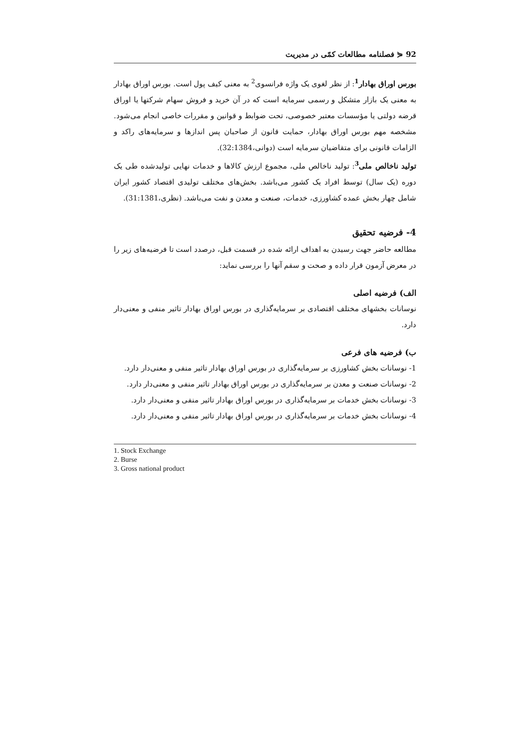92 ⋞ فصلنامه مطالعات کمّی در مدیریت
بورس اوراق بهادار<sup>1</sup>: از نظر لغوی یک واژه فرانسوی<sup>2</sup> به معنی کیف پول است. بورس اوراق بهادار به معنی یک بازار متشکل و رسمی سرمایه است که در آن خرید و فروش سهام شرکتها یا اوراق قرضه دولتی یا مؤسسات معتبر خصوصی، تحت ضوابط و قوانین و مقررات خاصی انجام می‌شود. مشخصه مهم بورس اوراق بهادار، حمایت قانون از صاحبان پس اندازها و سرمایه‌های راکد و الزامات قانونی برای متقاضیان سرمایه است (دوانی،32:1384).
تولید ناخالص ملی<sup>3</sup>: تولید ناخالص ملی، مجموع ارزش کالاها و خدمات نهایی تولیدشده طی یک دوره (یک سال) توسط افراد یک کشور می‌باشد. بخش‌های مختلف تولیدی اقتصاد کشور ایران شامل چهار بخش عمده کشاورزی، خدمات، صنعت و معدن و نفت می‌باشد. (نظری،31:1381).
4- فرضیه تحقیق
مطالعه حاضر جهت رسیدن به اهداف ارائه شده در قسمت قبل، درصدد است تا فرضیه‌های زیر را در معرض آزمون قرار داده و صحت و سقم آنها را بررسی نماید:
الف) فرضیه اصلی
نوسانات بخشهای مختلف اقتصادی بر سرمایه‌گذاری در بورس اوراق بهادار تاثیر منفی و معنی‌دار دارد.
ب) فرضیه های فرعی
1- نوسانات بخش کشاورزی بر سرمایه‌گذاری در بورس اوراق بهادار تاثیر منفی و معنی‌دار دارد.
2- نوسانات صنعت و معدن بر سرمایه‌گذاری در بورس اوراق بهادار تاثیر منفی و معنی‌دار دارد.
3- نوسانات بخش خدمات بر سرمایه‌گذاری در بورس اوراق بهادار تاثیر منفی و معنی‌دار دارد.
4- نوسانات بخش خدمات بر سرمایه‌گذاری در بورس اوراق بهادار تاثیر منفی و معنی‌دار دارد.
1. Stock Exchange
2. Burse
3. Gross national product